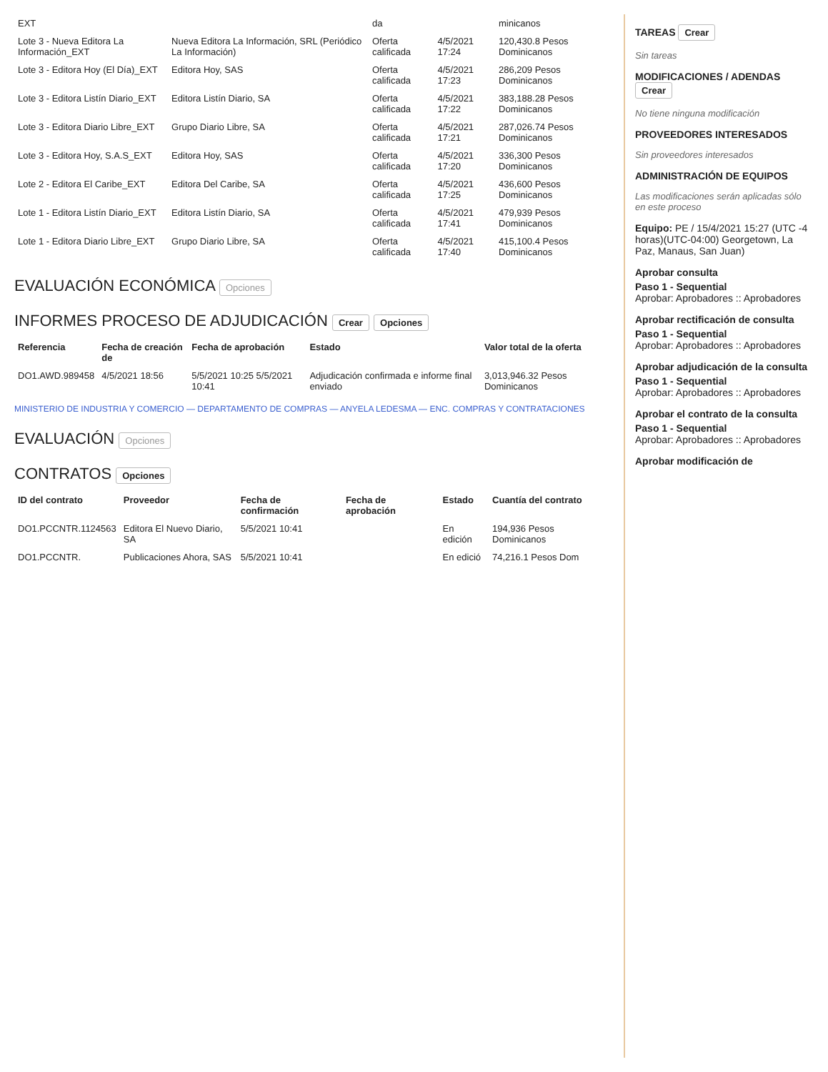| EXT | | da | | minicanos |
| Lote 3 - Nueva Editora La Información_EXT | Nueva Editora La Información, SRL (Periódico La Información) | Oferta calificada | 4/5/2021 17:24 | 120,430.8 Pesos Dominicanos |
| Lote 3 - Editora Hoy (El Día)_EXT | Editora Hoy, SAS | Oferta calificada | 4/5/2021 17:23 | 286,209 Pesos Dominicanos |
| Lote 3 - Editora Listín Diario_EXT | Editora Listín Diario, SA | Oferta calificada | 4/5/2021 17:22 | 383,188.28 Pesos Dominicanos |
| Lote 3 - Editora Diario Libre_EXT | Grupo Diario Libre, SA | Oferta calificada | 4/5/2021 17:21 | 287,026.74 Pesos Dominicanos |
| Lote 3 - Editora Hoy, S.A.S_EXT | Editora Hoy, SAS | Oferta calificada | 4/5/2021 17:20 | 336,300 Pesos Dominicanos |
| Lote 2 - Editora El Caribe_EXT | Editora Del Caribe, SA | Oferta calificada | 4/5/2021 17:25 | 436,600 Pesos Dominicanos |
| Lote 1 - Editora Listín Diario_EXT | Editora Listín Diario, SA | Oferta calificada | 4/5/2021 17:41 | 479,939 Pesos Dominicanos |
| Lote 1 - Editora Diario Libre_EXT | Grupo Diario Libre, SA | Oferta calificada | 4/5/2021 17:40 | 415,100.4 Pesos Dominicanos |
EVALUACIÓN ECONÓMICA Opciones
INFORMES PROCESO DE ADJUDICACIÓN Crear Opciones
| Referencia | Fecha de creación de | Fecha de aprobación | Estado | Valor total de la oferta |
| --- | --- | --- | --- | --- |
| DO1.AWD.989458 | 4/5/2021 18:56 | 5/5/2021 10:25 5/5/2021 10:41 | Adjudicación confirmada e informe final enviado | 3,013,946.32 Pesos Dominicanos |
MINISTERIO DE INDUSTRIA Y COMERCIO — DEPARTAMENTO DE COMPRAS — ANYELA LEDESMA — ENC. COMPRAS Y CONTRATACIONES
EVALUACIÓN Opciones
CONTRATOS Opciones
| ID del contrato | Proveedor | Fecha de confirmación | Fecha de aprobación | Estado | Cuantía del contrato |
| --- | --- | --- | --- | --- | --- |
| DO1.PCCNTR.1124563 | Editora El Nuevo Diario, SA | 5/5/2021 10:41 | | En edición | 194,936 Pesos Dominicanos |
| DO1.PCCNTR. | Publicaciones Ahora, SAS | 5/5/2021 10:41 | | En edició | 74,216.1 Pesos Dom |
TAREAS Crear
Sin tareas
MODIFICACIONES / ADENDAS Crear
No tiene ninguna modificación
PROVEEDORES INTERESADOS
Sin proveedores interesados
ADMINISTRACIÓN DE EQUIPOS
Las modificaciones serán aplicadas sólo en este proceso
Equipo: PE / 15/4/2021 15:27 (UTC -4 horas)(UTC-04:00) Georgetown, La Paz, Manaus, San Juan)
Aprobar consulta
Paso 1 - Sequential
Aprobar: Aprobadores :: Aprobadores
Aprobar rectificación de consulta
Paso 1 - Sequential
Aprobar: Aprobadores :: Aprobadores
Aprobar adjudicación de la consulta
Paso 1 - Sequential
Aprobar: Aprobadores :: Aprobadores
Aprobar el contrato de la consulta
Paso 1 - Sequential
Aprobar: Aprobadores :: Aprobadores
Aprobar modificación de